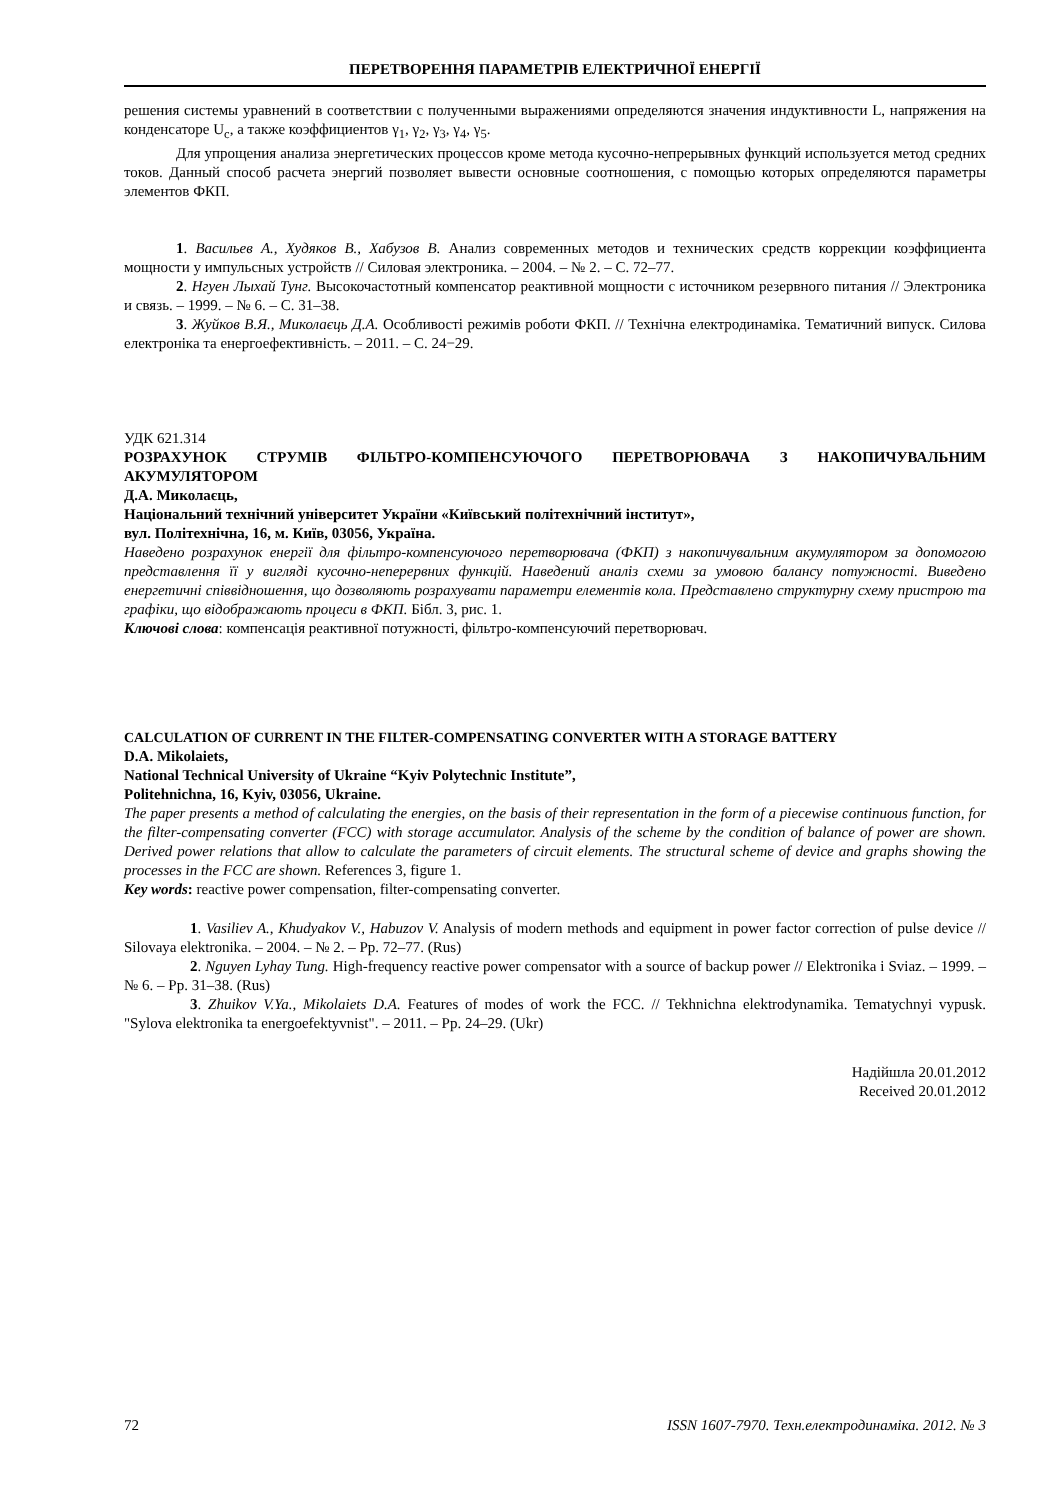ПЕРЕТВОРЕННЯ ПАРАМЕТРІВ ЕЛЕКТРИЧНОЇ ЕНЕРГІЇ
решения системы уравнений в соответствии с полученными выражениями определяются значения индуктивности L, напряжения на конденсаторе U<sub>c</sub>, а также коэффициентов γ<sub>1</sub>, γ<sub>2</sub>, γ<sub>3</sub>, γ<sub>4</sub>, γ<sub>5</sub>.
Для упрощения анализа энергетических процессов кроме метода кусочно-непрерывных функций используется метод средних токов. Данный способ расчета энергий позволяет вывести основные соотношения, с помощью которых определяются параметры элементов ФКП.
1. Васильев А., Худяков В., Хабузов В. Анализ современных методов и технических средств коррекции коэффициента мощности у импульсных устройств // Силовая электроника. – 2004. – № 2. – С. 72–77.
2. Нгуен Лыхай Тунг. Высокочастотный компенсатор реактивной мощности с источником резервного питания // Электроника и связь. – 1999. – № 6. – С. 31–38.
3. Жуйков В.Я., Миколаєць Д.А. Особливості режимів роботи ФКП. // Технічна електродинаміка. Тематичний випуск. Силова електроніка та енергоефективність. – 2011. – С. 24−29.
УДК 621.314
РОЗРАХУНОК СТРУМІВ ФІЛЬТРО-КОМПЕНСУЮЧОГО ПЕРЕТВОРЮВАЧА З НАКОПИЧУВАЛЬНИМ АКУМУЛЯТОРОМ
Д.А. Миколаєць,
Національний технічний університет України «Київський політехнічний інститут»,
вул. Політехнічна, 16, м. Київ, 03056, Україна.
Наведено розрахунок енергії для фільтро-компенсуючого перетворювача (ФКП) з накопичувальним акумулятором за допомогою представлення її у вигляді кусочно-неперервних функцій. Наведений аналіз схеми за умовою балансу потужності. Виведено енергетичні співвідношення, що дозволяють розрахувати параметри елементів кола. Представлено структурну схему пристрою та графіки, що відображають процеси в ФКП. Бібл. 3, рис. 1.
Ключові слова: компенсація реактивної потужності, фільтро-компенсуючий перетворювач.
CALCULATION OF CURRENT IN THE FILTER-COMPENSATING CONVERTER WITH A STORAGE BATTERY
D.A. Mikolaiets,
National Technical University of Ukraine “Kyiv Polytechnic Institute”,
Politehnichna, 16, Kyiv, 03056, Ukraine.
The paper presents a method of calculating the energies, on the basis of their representation in the form of a piecewise continuous function, for the filter-compensating converter (FCC) with storage accumulator. Analysis of the scheme by the condition of balance of power are shown. Derived power relations that allow to calculate the parameters of circuit elements. The structural scheme of device and graphs showing the processes in the FCC are shown. References 3, figure 1.
Key words: reactive power compensation, filter-compensating converter.
1. Vasiliev A., Khudyakov V., Habuzov V. Analysis of modern methods and equipment in power factor correction of pulse device // Silovaya elektronika. – 2004. – № 2. – Pp. 72–77. (Rus)
2. Nguyen Lyhay Tung. High-frequency reactive power compensator with a source of backup power // Elektronika i Sviaz. – 1999. – № 6. – Pp. 31–38. (Rus)
3. Zhuikov V.Ya., Mikolaiets D.A. Features of modes of work the FCC. // Tekhnichna elektrodynamika. Tematychnyi vypusk. "Sylova elektronika ta energoefektyvnist". – 2011. – Pp. 24–29. (Ukr)
Надійшла 20.01.2012
Received 20.01.2012
72 ISSN 1607-7970. Техн.електродинаміка. 2012. № 3